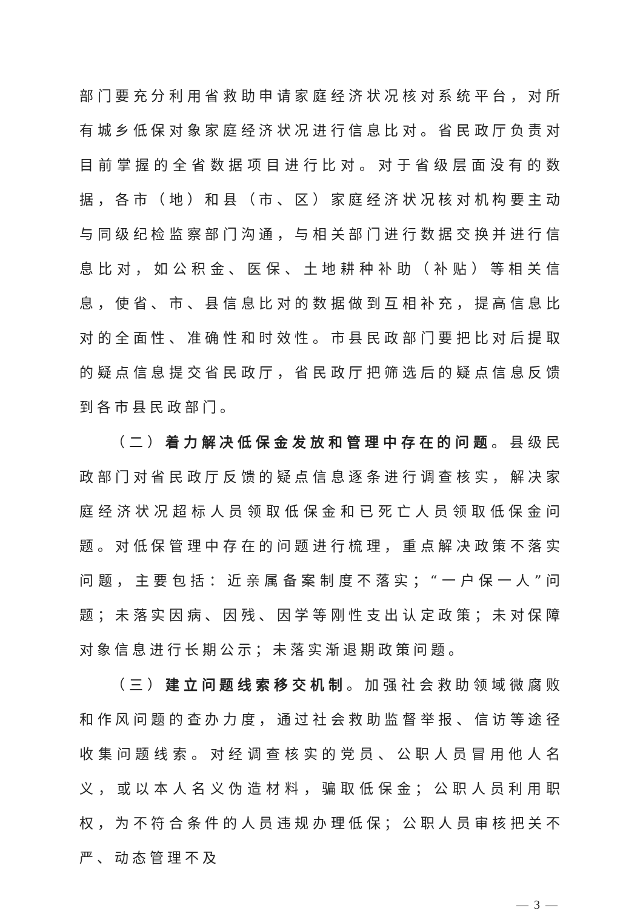部门要充分利用省救助申请家庭经济状况核对系统平台，对所有城乡低保对象家庭经济状况进行信息比对。省民政厅负责对目前掌握的全省数据项目进行比对。对于省级层面没有的数据，各市（地）和县（市、区）家庭经济状况核对机构要主动与同级纪检监察部门沟通，与相关部门进行数据交换并进行信息比对，如公积金、医保、土地耕种补助（补贴）等相关信息，使省、市、县信息比对的数据做到互相补充，提高信息比对的全面性、准确性和时效性。市县民政部门要把比对后提取的疑点信息提交省民政厅，省民政厅把筛选后的疑点信息反馈到各市县民政部门。
（二）着力解决低保金发放和管理中存在的问题。县级民政部门对省民政厅反馈的疑点信息逐条进行调查核实，解决家庭经济状况超标人员领取低保金和已死亡人员领取低保金问题。对低保管理中存在的问题进行梳理，重点解决政策不落实问题，主要包括：近亲属备案制度不落实；“一户保一人”问题；未落实因病、因残、因学等刚性支出认定政策；未对保障对象信息进行长期公示；未落实渐退期政策问题。
（三）建立问题线索移交机制。加强社会救助领域微腐败和作风问题的查办力度，通过社会救助监督举报、信访等途径收集问题线索。对经调查核实的党员、公职人员冒用他人名义，或以本人名义伪造材料，骗取低保金；公职人员利用职权，为不符合条件的人员违规办理低保；公职人员审核把关不严、动态管理不及
— 3 —